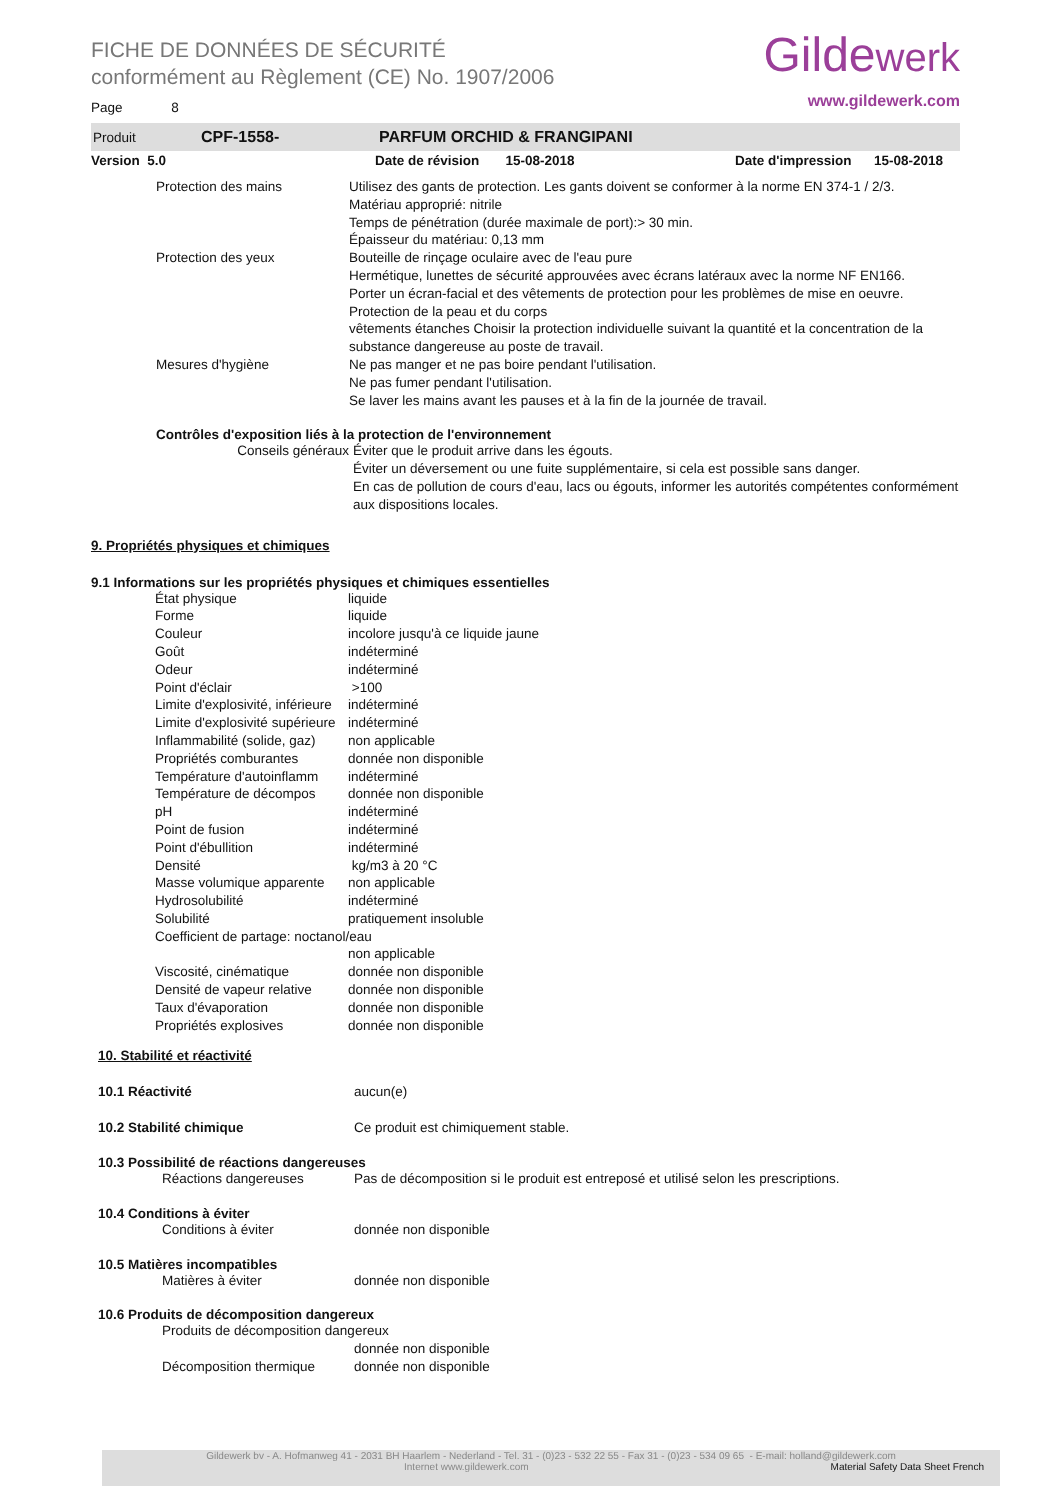FICHE DE DONNÉES DE SÉCURITÉ
conformément au Règlement (CE) No. 1907/2006
Page 8
Gildewerk
www.gildewerk.com
Produit CPF-1558- PARFUM ORCHID & FRANGIPANI
Version 5.0 Date de révision 15-08-2018 Date d'impression 15-08-2018
| Protection des mains | Utilisez des gants de protection. Les gants doivent se conformer à la norme EN 374-1 / 2/3. Matériau approprié: nitrile Temps de pénétration (durée maximale de port):> 30 min. Épaisseur du matériau: 0,13 mm |
| Protection des yeux | Bouteille de rinçage oculaire avec de l'eau pure Hermétique, lunettes de sécurité approuvées avec écrans latéraux avec la norme NF EN166. Porter un écran-facial et des vêtements de protection pour les problèmes de mise en oeuvre. Protection de la peau et du corps vêtements étanches Choisir la protection individuelle suivant la quantité et la concentration de la substance dangereuse au poste de travail. |
| Mesures d'hygiène | Ne pas manger et ne pas boire pendant l'utilisation. Ne pas fumer pendant l'utilisation. Se laver les mains avant les pauses et à la fin de la journée de travail. |
Contrôles d'exposition liés à la protection de l'environnement
| Conseils généraux | Éviter que le produit arrive dans les égouts. Éviter un déversement ou une fuite supplémentaire, si cela est possible sans danger. En cas de pollution de cours d'eau, lacs ou égouts, informer les autorités compétentes conformément aux dispositions locales. |
9. Propriétés physiques et chimiques
9.1 Informations sur les propriétés physiques et chimiques essentielles
| État physique | liquide |
| Forme | liquide |
| Couleur | incolore jusqu'à ce liquide jaune |
| Goût | indéterminé |
| Odeur | indéterminé |
| Point d'éclair | >100 |
| Limite d'explosivité, inférieure | indéterminé |
| Limite d'explosivité supérieure | indéterminé |
| Inflammabilité (solide, gaz) | non applicable |
| Propriétés comburantes | donnée non disponible |
| Température d'autoinflamm | indéterminé |
| Température de décompos | donnée non disponible |
| pH | indéterminé |
| Point de fusion | indéterminé |
| Point d'ébullition | indéterminé |
| Densité | kg/m3 à 20 °C |
| Masse volumique apparente | non applicable |
| Hydrosolubilité | indéterminé |
| Solubilité | pratiquement insoluble |
| Coefficient de partage: noctanol/eau | |
| | non applicable |
| Viscosité, cinématique | donnée non disponible |
| Densité de vapeur relative | donnée non disponible |
| Taux d'évaporation | donnée non disponible |
| Propriétés explosives | donnée non disponible |
10. Stabilité et réactivité
| 10.1 Réactivité | aucun(e) |
| 10.2 Stabilité chimique | Ce produit est chimiquement stable. |
10.3 Possibilité de réactions dangereuses
| Réactions dangereuses | Pas de décomposition si le produit est entreposé et utilisé selon les prescriptions. |
10.4 Conditions à éviter
| Conditions à éviter | donnée non disponible |
10.5 Matières incompatibles
| Matières à éviter | donnée non disponible |
10.6 Produits de décomposition dangereux
| Produits de décomposition dangereux | |
| | donnée non disponible |
| Décomposition thermique | donnée non disponible |
Gildewerk bv - A. Hofmanweg 41 - 2031 BH Haarlem - Nederland - Tel. 31 - (0)23 - 532 22 55 - Fax 31 - (0)23 - 534 09 65 - E-mail: holland@gildewerk.com
Internet www.gildewerk.com Material Safety Data Sheet French